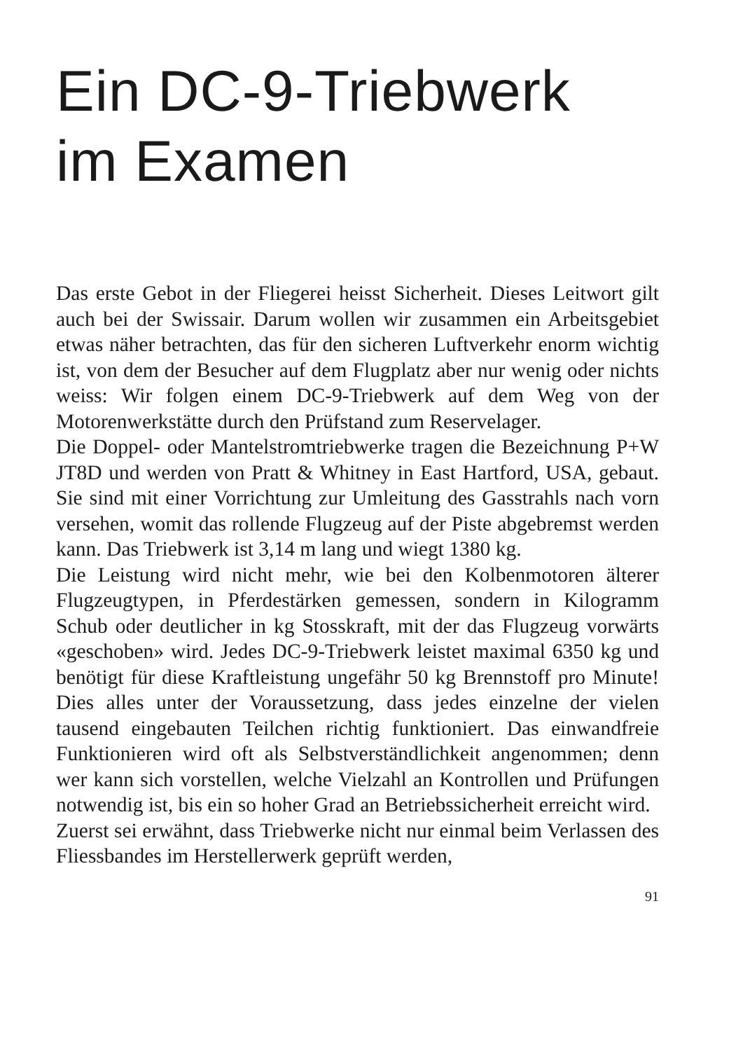Ein DC-9-Triebwerk
im Examen
Das erste Gebot in der Fliegerei heisst Sicherheit. Dieses Leitwort gilt auch bei der Swissair. Darum wollen wir zusammen ein Arbeitsgebiet etwas näher betrachten, das für den sicheren Luftverkehr enorm wichtig ist, von dem der Besucher auf dem Flugplatz aber nur wenig oder nichts weiss: Wir folgen einem DC-9-Triebwerk auf dem Weg von der Motorenwerkstätte durch den Prüfstand zum Reservelager.
Die Doppel- oder Mantelstromtriebwerke tragen die Bezeichnung P+W JT8D und werden von Pratt & Whitney in East Hartford, USA, gebaut. Sie sind mit einer Vorrichtung zur Umleitung des Gasstrahls nach vorn versehen, womit das rollende Flugzeug auf der Piste abgebremst werden kann. Das Triebwerk ist 3,14 m lang und wiegt 1380 kg.
Die Leistung wird nicht mehr, wie bei den Kolbenmotoren älterer Flugzeugtypen, in Pferdestärken gemessen, sondern in Kilogramm Schub oder deutlicher in kg Stosskraft, mit der das Flugzeug vorwärts «geschoben» wird. Jedes DC-9-Triebwerk leistet maximal 6350 kg und benötigt für diese Kraftleistung ungefähr 50 kg Brennstoff pro Minute! Dies alles unter der Voraussetzung, dass jedes einzelne der vielen tausend eingebauten Teilchen richtig funktioniert. Das einwandfreie Funktionieren wird oft als Selbstverständlichkeit angenommen; denn wer kann sich vorstellen, welche Vielzahl an Kontrollen und Prüfungen notwendig ist, bis ein so hoher Grad an Betriebssicherheit erreicht wird.
Zuerst sei erwähnt, dass Triebwerke nicht nur einmal beim Verlassen des Fliessbandes im Herstellerwerk geprüft werden,
91